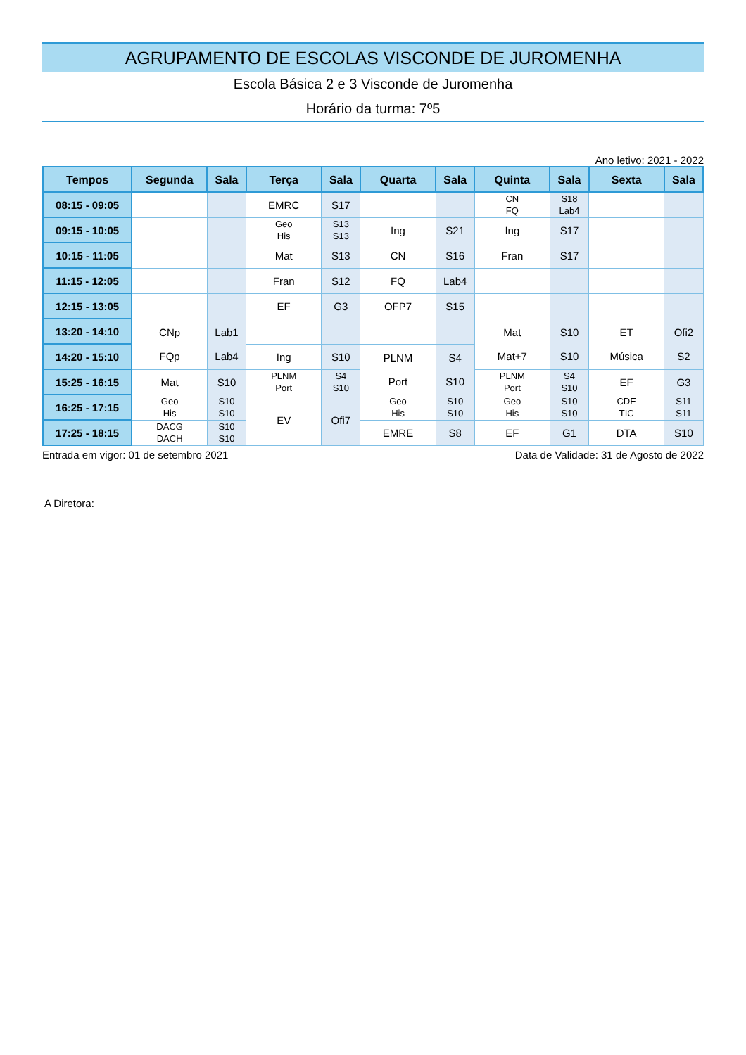AGRUPAMENTO DE ESCOLAS VISCONDE DE JUROMENHA
Escola Básica 2 e 3 Visconde de Juromenha
Horário da turma: 7º5
Ano letivo: 2021 - 2022
| Tempos | Segunda | Sala | Terça | Sala | Quarta | Sala | Quinta | Sala | Sexta | Sala |
| --- | --- | --- | --- | --- | --- | --- | --- | --- | --- | --- |
| 08:15 - 09:05 | | | EMRC | S17 | | | CN FQ | S18 Lab4 | | |
| 09:15 - 10:05 | | | Geo His | S13 S13 | Ing | S21 | Ing | S17 | | |
| 10:15 - 11:05 | | | Mat | S13 | CN | S16 | Fran | S17 | | |
| 11:15 - 12:05 | | | Fran | S12 | FQ | Lab4 | | | | |
| 12:15 - 13:05 | | | EF | G3 | OFP7 | S15 | | | | |
| 13:20 - 14:10 | CNp FQp | Lab1 Lab4 | | | | | Mat Mat+7 | S10 S10 | ET Música | Ofi2 S2 |
| 14:20 - 15:10 | | | Ing | S10 | PLNM Port | S4 S10 | | | | |
| 15:25 - 16:15 | Mat | S10 | PLNM Port | S4 S10 | | | PLNM Port | S4 S10 | EF | G3 |
| 16:25 - 17:15 | Geo His | S10 S10 | EV | Ofi7 | Geo His | S10 S10 | Geo His | S10 S10 | CDE TIC | S11 S11 |
| 17:25 - 18:15 | DACG DACH | S10 S10 | | | EMRE | S8 | EF | G1 | DTA | S10 |
Entrada em vigor: 01 de setembro 2021 Data de Validade: 31 de Agosto de 2022
A Diretora: ________________________________